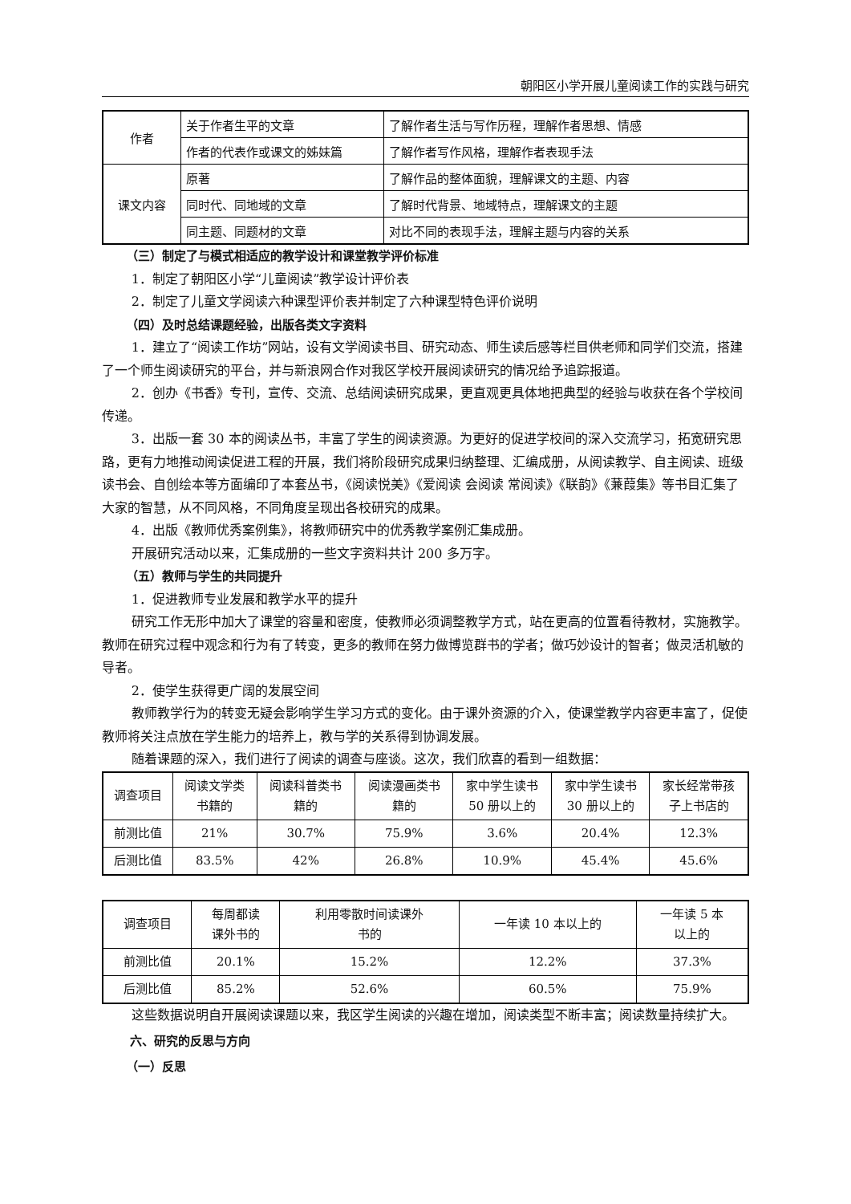朝阳区小学开展儿童阅读工作的实践与研究
| 作者 | 关于作者生平的文章 | 了解作者生活与写作历程，理解作者思想、情感 |
| | 作者的代表作或课文的姊妹篇 | 了解作者写作风格，理解作者表现手法 |
| 课文内容 | 原著 | 了解作品的整体面貌，理解课文的主题、内容 |
| | 同时代、同地域的文章 | 了解时代背景、地域特点，理解课文的主题 |
| | 同主题、同题材的文章 | 对比不同的表现手法，理解主题与内容的关系 |
（三）制定了与模式相适应的教学设计和课堂教学评价标准
1．制定了朝阳区小学“儿童阅读”教学设计评价表
2．制定了儿童文学阅读六种课型评价表并制定了六种课型特色评价说明
（四）及时总结课题经验，出版各类文字资料
1．建立了“阅读工作坊”网站，设有文学阅读书目、研究动态、师生读后感等栏目供老师和同学们交流，搭建了一个师生阅读研究的平台，并与新浪网合作对我区学校开展阅读研究的情况给予追踪报道。
2．创办《书香》专刊，宣传、交流、总结阅读研究成果，更直观更具体地把典型的经验与收获在各个学校间传递。
3．出版一套 30 本的阅读丛书，丰富了学生的阅读资源。为更好的促进学校间的深入交流学习，拓宽研究思路，更有力地推动阅读促进工程的开展，我们将阶段研究成果归纳整理、汇编成册，从阅读教学、自主阅读、班级读书会、自创绘本等方面编印了本套丛书，《阅读悦美》《爱阅读 会阅读 常阅读》《联韵》《蒹葭集》等书目汇集了大家的智慧，从不同风格，不同角度呈现出各校研究的成果。
4．出版《教师优秀案例集》，将教师研究中的优秀教学案例汇集成册。
开展研究活动以来，汇集成册的一些文字资料共计 200 多万字。
（五）教师与学生的共同提升
1．促进教师专业发展和教学水平的提升
研究工作无形中加大了课堂的容量和密度，使教师必须调整教学方式，站在更高的位置看待教材，实施教学。教师在研究过程中观念和行为有了转变，更多的教师在努力做博览群书的学者；做巧妙设计的智者；做灵活机敏的导者。
2．使学生获得更广阔的发展空间
教师教学行为的转变无疑会影响学生学习方式的变化。由于课外资源的介入，使课堂教学内容更丰富了，促使教师将关注点放在学生能力的培养上，教与学的关系得到协调发展。
随着课题的深入，我们进行了阅读的调查与座谈。这次，我们欣喜的看到一组数据：
| 调查项目 | 阅读文学类 书籍的 | 阅读科普类书 籍的 | 阅读漫画类书 籍的 | 家中学生读书 50 册以上的 | 家中学生读书 30 册以上的 | 家长经常带孩 子上书店的 |
| --- | --- | --- | --- | --- | --- | --- |
| 前测比值 | 21% | 30.7% | 75.9% | 3.6% | 20.4% | 12.3% |
| 后测比值 | 83.5% | 42% | 26.8% | 10.9% | 45.4% | 45.6% |
| 调查项目 | 每周都读 课外书的 | 利用零散时间读课外 书的 | 一年读 10 本以上的 | 一年读 5 本 以上的 |
| --- | --- | --- | --- | --- |
| 前测比值 | 20.1% | 15.2% | 12.2% | 37.3% |
| 后测比值 | 85.2% | 52.6% | 60.5% | 75.9% |
这些数据说明自开展阅读课题以来，我区学生阅读的兴趣在增加，阅读类型不断丰富；阅读数量持续扩大。
六、研究的反思与方向
（一）反思